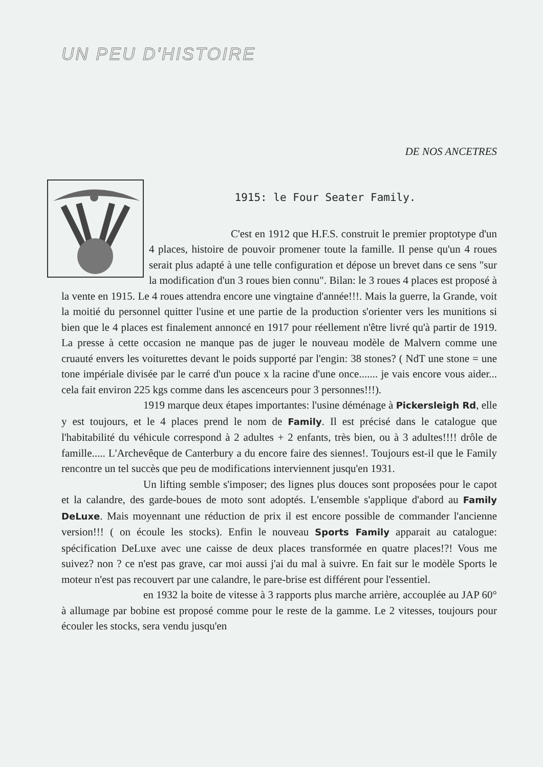UN PEU D'HISTOIRE
DE NOS ANCETRES
1915: le Four Seater Family.
C'est en 1912 que H.F.S. construit le premier proptotype d'un 4 places, histoire de pouvoir promener toute la famille. Il pense qu'un 4 roues serait plus adapté à une telle configuration et dépose un brevet dans ce sens "sur la modification d'un 3 roues bien connu". Bilan: le 3 roues 4 places est proposé à la vente en 1915. Le 4 roues attendra encore une vingtaine d'année!!!. Mais la guerre, la Grande, voit la moitié du personnel quitter l'usine et une partie de la production s'orienter vers les munitions si bien que le 4 places est finalement annoncé en 1917 pour réellement n'être livré qu'à partir de 1919. La presse à cette occasion ne manque pas de juger le nouveau modèle de Malvern comme une cruauté envers les voiturettes devant le poids supporté par l'engin: 38 stones? ( NdT une stone = une tone impériale divisée par le carré d'un pouce x la racine d'une once....... je vais encore vous aider... cela fait environ 225 kgs comme dans les ascenceurs pour 3 personnes!!!).
1919 marque deux étapes importantes: l'usine déménage à Pickersleigh Rd, elle y est toujours, et le 4 places prend le nom de Family. Il est précisé dans le catalogue que l'habitabilité du véhicule correspond à 2 adultes + 2 enfants, très bien, ou à 3 adultes!!!! drôle de famille..... L'Archevêque de Canterbury a du encore faire des siennes!. Toujours est-il que le Family rencontre un tel succès que peu de modifications interviennent jusqu'en 1931.
Un lifting semble s'imposer; des lignes plus douces sont proposées pour le capot et la calandre, des garde-boues de moto sont adoptés. L'ensemble s'applique d'abord au Family DeLuxe. Mais moyennant une réduction de prix il est encore possible de commander l'ancienne version!!! ( on écoule les stocks). Enfin le nouveau Sports Family apparait au catalogue: spécification DeLuxe avec une caisse de deux places transformée en quatre places!?! Vous me suivez? non ? ce n'est pas grave, car moi aussi j'ai du mal à suivre. En fait sur le modèle Sports le moteur n'est pas recouvert par une calandre, le pare-brise est différent pour l'essentiel.
en 1932 la boite de vitesse à 3 rapports plus marche arrière, accouplée au JAP 60° à allumage par bobine est proposé comme pour le reste de la gamme. Le 2 vitesses, toujours pour écouler les stocks, sera vendu jusqu'en